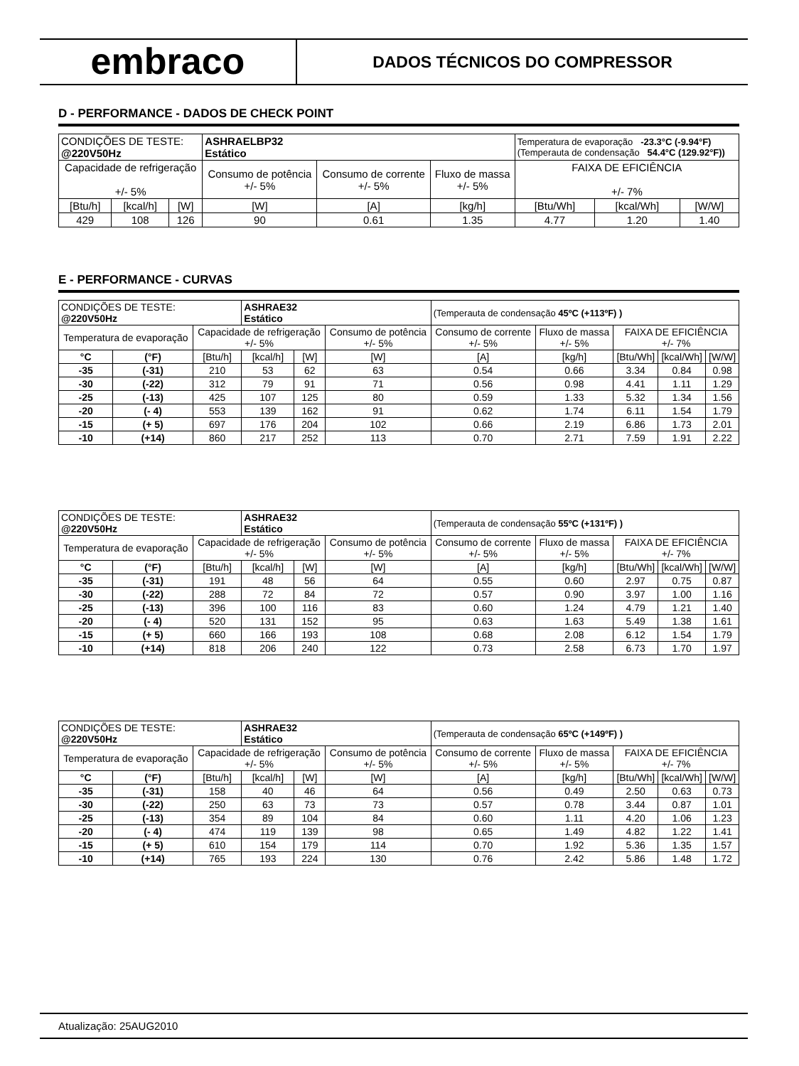embraco
DADOS TÉCNICOS DO COMPRESSOR
D - PERFORMANCE - DADOS DE CHECK POINT
| CONDIÇÕES DE TESTE: @220V50Hz | | | ASHRAELBP32 Estático | | | Temperatura de evaporação -23.3°C (-9.94°F) (Temperauta de condensação 54.4°C (129.92°F)) | | |
| Capacidade de refrigeração +/- 5% | | | Consumo de potência +/- 5% | Consumo de corrente +/- 5% | Fluxo de massa +/- 5% | FAIXA DE EFICIÊNCIA +/- 7% | | |
| [Btu/h] | [kcal/h] | [W] | [W] | [A] | [kg/h] | [Btu/Wh] | [kcal/Wh] | [W/W] |
| 429 | 108 | 126 | 90 | 0.61 | 1.35 | 4.77 | 1.20 | 1.40 |
E - PERFORMANCE - CURVAS
| CONDIÇÕES DE TESTE: @220V50Hz | | | ASHRAE32 Estático | | | (Temperauta de condensação 45ºC (+113ºF) ) | | | | |
| Temperatura de evaporação | | Capacidade de refrigeração +/- 5% | | | Consumo de potência +/- 5% | Consumo de corrente +/- 5% | Fluxo de massa +/- 5% | FAIXA DE EFICIÊNCIA +/- 7% | | |
| °C | (°F) | [Btu/h] | [kcal/h] | [W] | [W] | [A] | [kg/h] | [Btu/Wh] | [kcal/Wh] | [W/W] |
| -35 | (-31) | 210 | 53 | 62 | 63 | 0.54 | 0.66 | 3.34 | 0.84 | 0.98 |
| -30 | (-22) | 312 | 79 | 91 | 71 | 0.56 | 0.98 | 4.41 | 1.11 | 1.29 |
| -25 | (-13) | 425 | 107 | 125 | 80 | 0.59 | 1.33 | 5.32 | 1.34 | 1.56 |
| -20 | (- 4) | 553 | 139 | 162 | 91 | 0.62 | 1.74 | 6.11 | 1.54 | 1.79 |
| -15 | (+ 5) | 697 | 176 | 204 | 102 | 0.66 | 2.19 | 6.86 | 1.73 | 2.01 |
| -10 | (+14) | 860 | 217 | 252 | 113 | 0.70 | 2.71 | 7.59 | 1.91 | 2.22 |
| CONDIÇÕES DE TESTE: @220V50Hz | | | ASHRAE32 Estático | | | (Temperauta de condensação 55ºC (+131ºF) ) | | | | |
| Temperatura de evaporação | | Capacidade de refrigeração +/- 5% | | | Consumo de potência +/- 5% | Consumo de corrente +/- 5% | Fluxo de massa +/- 5% | FAIXA DE EFICIÊNCIA +/- 7% | | |
| °C | (°F) | [Btu/h] | [kcal/h] | [W] | [W] | [A] | [kg/h] | [Btu/Wh] | [kcal/Wh] | [W/W] |
| -35 | (-31) | 191 | 48 | 56 | 64 | 0.55 | 0.60 | 2.97 | 0.75 | 0.87 |
| -30 | (-22) | 288 | 72 | 84 | 72 | 0.57 | 0.90 | 3.97 | 1.00 | 1.16 |
| -25 | (-13) | 396 | 100 | 116 | 83 | 0.60 | 1.24 | 4.79 | 1.21 | 1.40 |
| -20 | (- 4) | 520 | 131 | 152 | 95 | 0.63 | 1.63 | 5.49 | 1.38 | 1.61 |
| -15 | (+ 5) | 660 | 166 | 193 | 108 | 0.68 | 2.08 | 6.12 | 1.54 | 1.79 |
| -10 | (+14) | 818 | 206 | 240 | 122 | 0.73 | 2.58 | 6.73 | 1.70 | 1.97 |
| CONDIÇÕES DE TESTE: @220V50Hz | | | ASHRAE32 Estático | | | (Temperauta de condensação 65ºC (+149ºF) ) | | | | |
| Temperatura de evaporação | | Capacidade de refrigeração +/- 5% | | | Consumo de potência +/- 5% | Consumo de corrente +/- 5% | Fluxo de massa +/- 5% | FAIXA DE EFICIÊNCIA +/- 7% | | |
| °C | (°F) | [Btu/h] | [kcal/h] | [W] | [W] | [A] | [kg/h] | [Btu/Wh] | [kcal/Wh] | [W/W] |
| -35 | (-31) | 158 | 40 | 46 | 64 | 0.56 | 0.49 | 2.50 | 0.63 | 0.73 |
| -30 | (-22) | 250 | 63 | 73 | 73 | 0.57 | 0.78 | 3.44 | 0.87 | 1.01 |
| -25 | (-13) | 354 | 89 | 104 | 84 | 0.60 | 1.11 | 4.20 | 1.06 | 1.23 |
| -20 | (- 4) | 474 | 119 | 139 | 98 | 0.65 | 1.49 | 4.82 | 1.22 | 1.41 |
| -15 | (+ 5) | 610 | 154 | 179 | 114 | 0.70 | 1.92 | 5.36 | 1.35 | 1.57 |
| -10 | (+14) | 765 | 193 | 224 | 130 | 0.76 | 2.42 | 5.86 | 1.48 | 1.72 |
Atualização: 25AUG2010